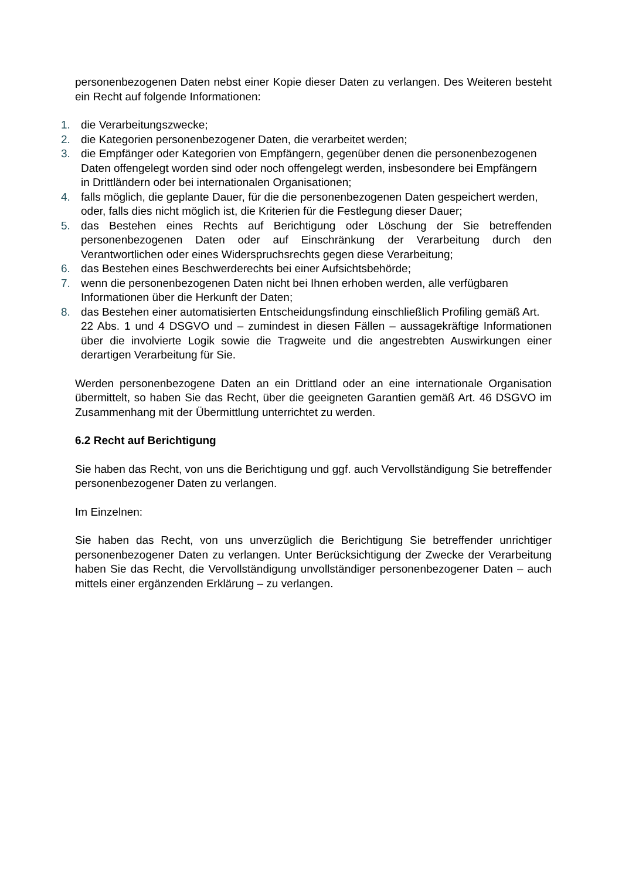personenbezogenen Daten nebst einer Kopie dieser Daten zu verlangen. Des Weiteren besteht ein Recht auf folgende Informationen:
1. die Verarbeitungszwecke;
2. die Kategorien personenbezogener Daten, die verarbeitet werden;
3. die Empfänger oder Kategorien von Empfängern, gegenüber denen die personenbezogenen
Daten offengelegt worden sind oder noch offengelegt werden, insbesondere bei Empfängern
in Drittländern oder bei internationalen Organisationen;
4. falls möglich, die geplante Dauer, für die die personenbezogenen Daten gespeichert werden,
oder, falls dies nicht möglich ist, die Kriterien für die Festlegung dieser Dauer;
5. das Bestehen eines Rechts auf Berichtigung oder Löschung der Sie betreffenden personenbezogenen Daten oder auf Einschränkung der Verarbeitung durch den Verantwortlichen oder eines Widerspruchsrechts gegen diese Verarbeitung;
6. das Bestehen eines Beschwerderechts bei einer Aufsichtsbehörde;
7. wenn die personenbezogenen Daten nicht bei Ihnen erhoben werden, alle verfügbaren
Informationen über die Herkunft der Daten;
8. das Bestehen einer automatisierten Entscheidungsfindung einschließlich Profiling gemäß Art.
22 Abs. 1 und 4 DSGVO und – zumindest in diesen Fällen – aussagekräftige Informationen über die involvierte Logik sowie die Tragweite und die angestrebten Auswirkungen einer derartigen Verarbeitung für Sie.
Werden personenbezogene Daten an ein Drittland oder an eine internationale Organisation übermittelt, so haben Sie das Recht, über die geeigneten Garantien gemäß Art. 46 DSGVO im Zusammenhang mit der Übermittlung unterrichtet zu werden.
6.2 Recht auf Berichtigung
Sie haben das Recht, von uns die Berichtigung und ggf. auch Vervollständigung Sie betreffender personenbezogener Daten zu verlangen.
Im Einzelnen:
Sie haben das Recht, von uns unverzüglich die Berichtigung Sie betreffender unrichtiger personenbezogener Daten zu verlangen. Unter Berücksichtigung der Zwecke der Verarbeitung haben Sie das Recht, die Vervollständigung unvollständiger personenbezogener Daten – auch mittels einer ergänzenden Erklärung – zu verlangen.